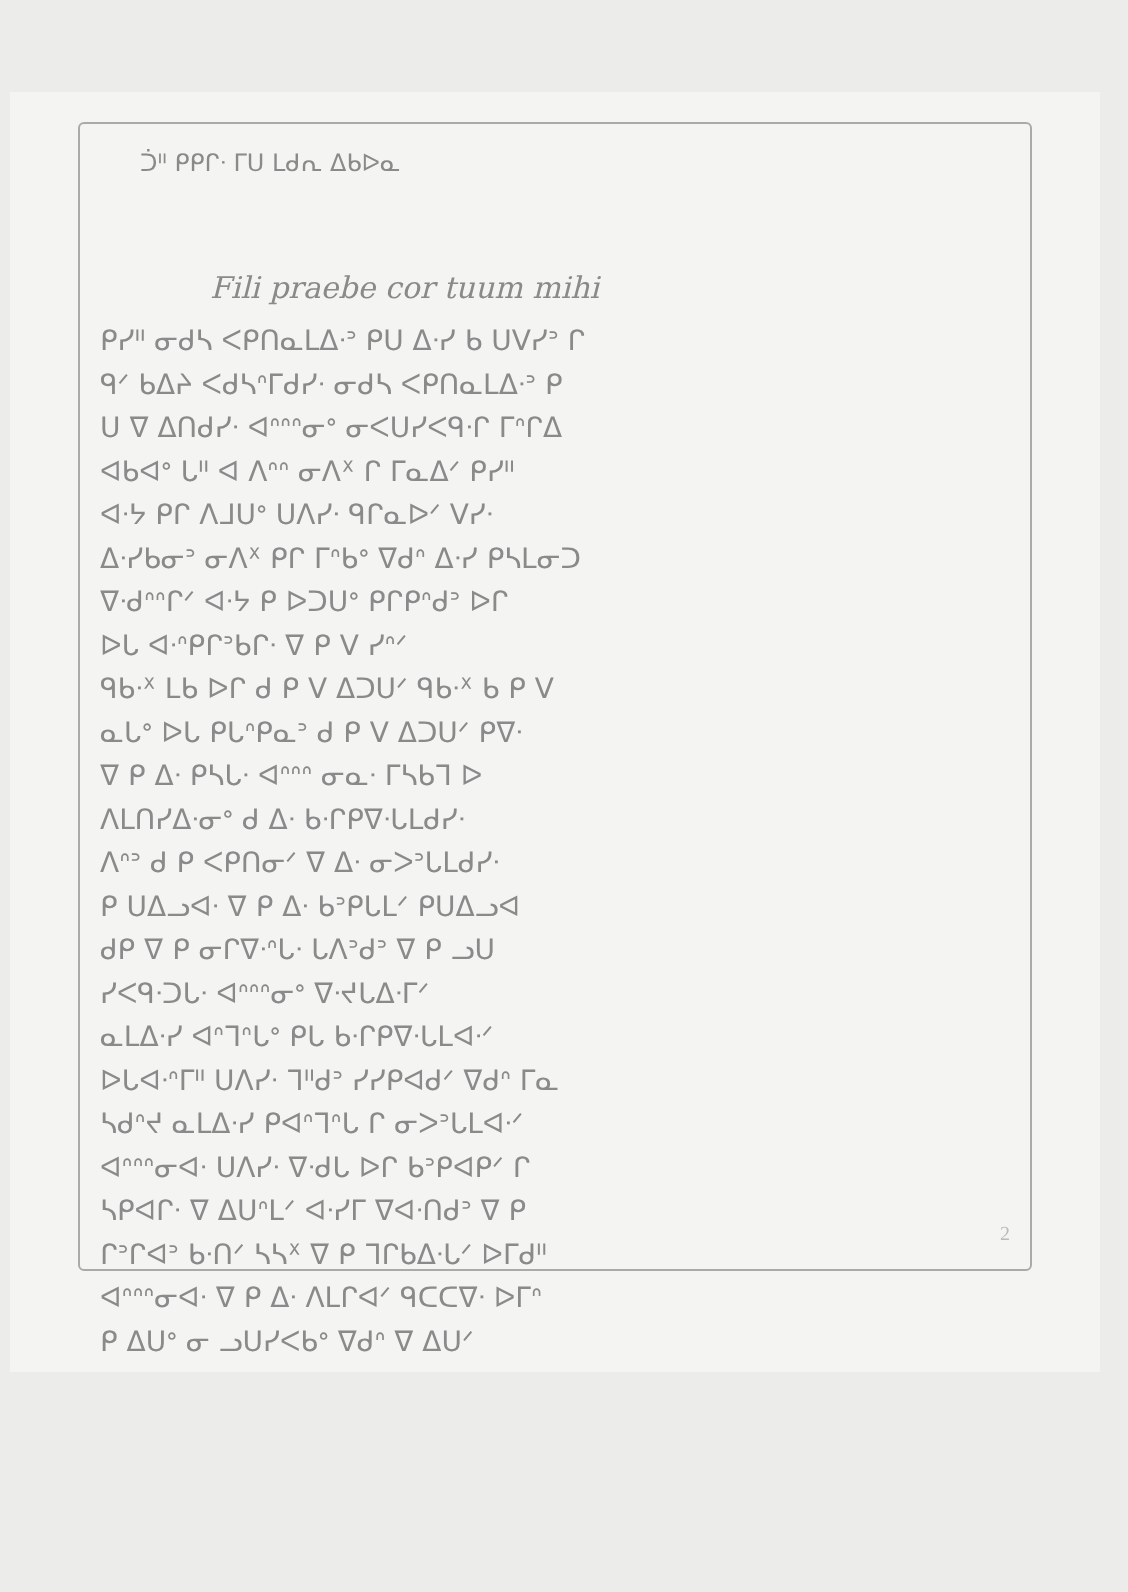ᑑᐦ ᑭᑭᒋᐧ ᒥᑌ ᒪᑯᕆ ᐃᑲᐅᓇ
Fili praebe cor tuum mihi
ᑭᓯᐦ ᓂᑯᓴ ᐸᑭᑎᓇᒪᐃᐧᐣ ᑭᑌ ᐃᐧᓯ ᑲ ᑌᐯᓯᐣ ᒋ
ᑫᐟ ᑲᐃᔨ ᐸᑯᓴᐢᒥᑯᓯᐧ ᓂᑯᓴ ᐸᑭᑎᓇᒪᐃᐧᐣ ᑭ
ᑌ ᐁ ᐃᑎᑯᓯᐧ ᐊᐢᐢᐢᓂᐤ ᓂᐸᑌᓯᐸᑫᐧᒋ ᒥᐢᒋᐃ
ᐊᑲᐊᐤ ᒐᐦ ᐊ ᐱᐢᐢ ᓂᐱᕽ ᒋ ᒥᓇᐃᐟ ᑭᓯᐦ
ᐊᐧᔭ ᑭᒋ ᐱᒧᑌᐤ ᑌᐱᓯᐧ ᑫᒋᓇᐅᐟ ᐯᓯᐧ
ᐃᐧᓯᑲᓂᐣ ᓂᐱᕽ ᑭᒋ ᒥᐢᑲᐤ ᐁᑯᐢ ᐃᐧᓯ ᑭᓴᒪᓂᑐ
ᐁᐧᑯᐢᐢᒋᐟ ᐊᐧᔭ ᑭ ᐅᑐᑌᐤ ᑭᒋᑭᐢᑯᐣ ᐅᒋ
ᐅᒐ ᐊᐧᐢᑭᒋᐣᑲᒋᐧ ᐁ ᑭ ᐯ ᓯᐢᐟ
ᑫᑲᐧᕽ ᒪᑲ ᐅᒋ ᑯ ᑭ ᐯ ᐃᑐᑌᐟ ᑫᑲᐧᕽ ᑲ ᑭ ᐯ
ᓇᒐᐤ ᐅᒐ ᑭᒐᐢᑭᓇᐣ ᑯ ᑭ ᐯ ᐃᑐᑌᐟ ᑭᐁᐧ
ᐁ ᑭ ᐃᐧ ᑭᓴᒐᐧ ᐊᐢᐢᐢ ᓂᓇᐧ ᒥᓴᑲᒣ ᐅ
ᐱᒪᑎᓯᐃᐧᓂᐤ ᑯ ᐃᐧ ᑲᐧᒋᑭᐁᐧᒐᒪᑯᓯᐧ
ᐱᐢᐣ ᑯ ᑭ ᐸᑭᑎᓂᐟ ᐁ ᐃᐧ ᓂᐳᐣᒐᒪᑯᓯᐧ
ᑭ ᑌᐃᓗᐊᐧ ᐁ ᑭ ᐃᐧ ᑲᐣᑭᒐᒪᐟ ᑭᑌᐃᓗᐊ
ᑯᑭ ᐁ ᑭ ᓂᒋᐁᐧᐢᒐᐧ ᒐᐱᐣᑯᐣ ᐁ ᑭ ᓗᑌ
ᓯᐸᑫᐧᑐᒐᐧ ᐊᐢᐢᐢᓂᐤ ᐁᐧᔪᒐᐃᐧᒥᐟ
ᓇᒪᐃᐧᓯ ᐊᐢᒣᐢᒐᐤ ᑭᒐ ᑲᐧᒋᑭᐁᐧᒐᒪᐊᐧᐟ
ᐅᒐᐊᐧᐢᒥᐦ ᑌᐱᓯᐧ ᒣᐦᑯᐣ ᓯᓯᑭᐊᑯᐟ ᐁᑯᐢ ᒥᓇ
ᓴᑯᐢᔪ ᓇᒪᐃᐧᓯ ᑭᐊᐢᒣᐢᒐ ᒋ ᓂᐳᐣᒐᒪᐊᐧᐟ
ᐊᐢᐢᐢᓂᐊᐧ ᑌᐱᓯᐧ ᐁᐧᑯᒐ ᐅᒋ ᑲᐣᑭᐊᑭᐟ ᒋ
ᓴᑭᐊᒋᐧ ᐁ ᐃᑌᐢᒪᐟ ᐊᐧᓯᒥ ᐁᐊᐧᑎᑯᐣ ᐁ ᑭ
ᒋᐣᒋᐊᐣ ᑲᐧᑎᐟ ᓴᓴᕽ ᐁ ᑭ ᒣᒋᑲᐃᐧᒐᐟ ᐅᒥᑯᐦ
ᐊᐢᐢᐢᓂᐊᐧ ᐁ ᑭ ᐃᐧ ᐱᒪᒋᐊᐟ ᑫᑕᑕᐁᐧ ᐅᒥᐢ
ᑭ ᐃᑌᐤ ᓂ ᓗᑌᓯᐸᑲᐤ ᐁᑯᐢ ᐁ ᐃᑌᐟ
2